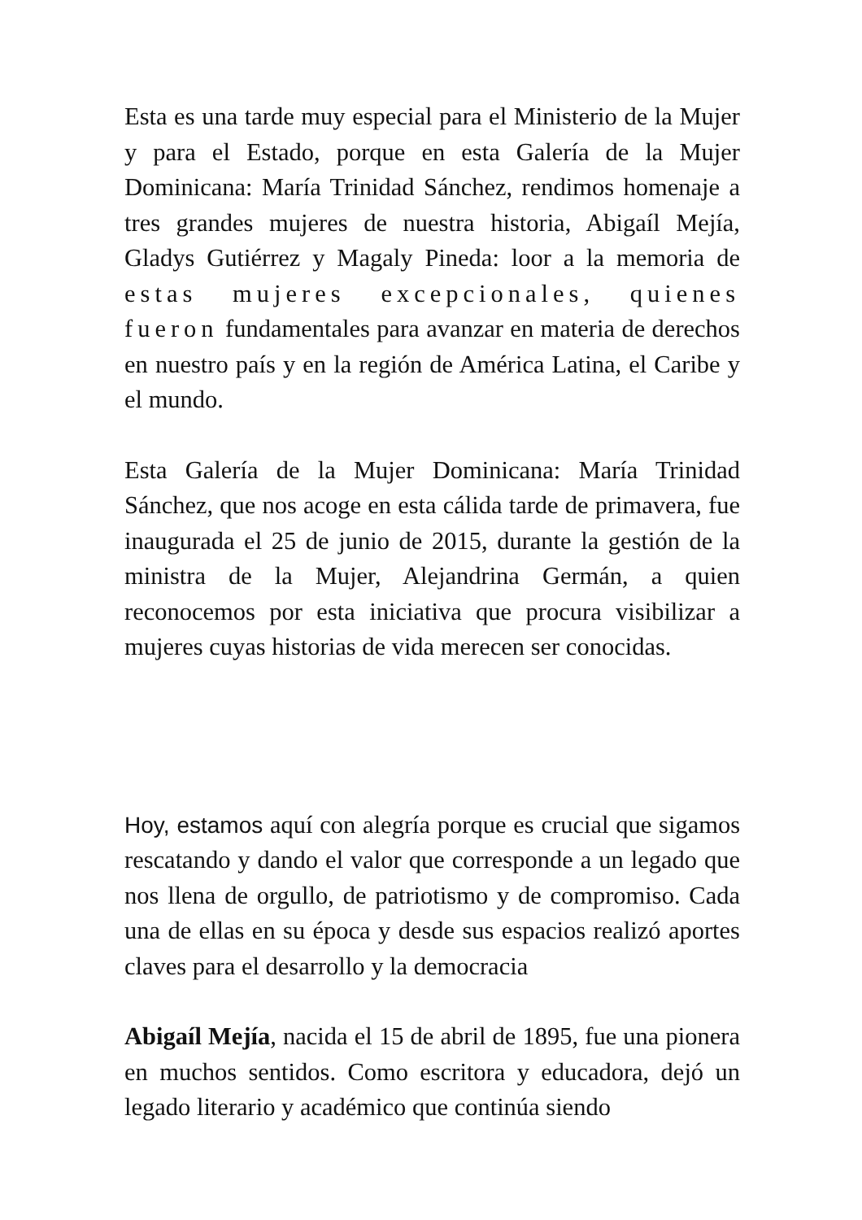Esta es una tarde muy especial para el Ministerio de la Mujer y para el Estado, porque en esta Galería de la Mujer Dominicana: María Trinidad Sánchez, rendimos homenaje a tres grandes mujeres de nuestra historia, Abigaíl Mejía, Gladys Gutiérrez y Magaly Pineda: loor a la memoria de estas mujeres excepcionales, quienes fueron fundamentales para avanzar en materia de derechos en nuestro país y en la región de América Latina, el Caribe y el mundo.
Esta Galería de la Mujer Dominicana: María Trinidad Sánchez, que nos acoge en esta cálida tarde de primavera, fue inaugurada el 25 de junio de 2015, durante la gestión de la ministra de la Mujer, Alejandrina Germán, a quien reconocemos por esta iniciativa que procura visibilizar a mujeres cuyas historias de vida merecen ser conocidas.
Hoy, estamos aquí con alegría porque es crucial que sigamos rescatando y dando el valor que corresponde a un legado que nos llena de orgullo, de patriotismo y de compromiso. Cada una de ellas en su época y desde sus espacios realizó aportes claves para el desarrollo y la democracia
Abigaíl Mejía, nacida el 15 de abril de 1895, fue una pionera en muchos sentidos. Como escritora y educadora, dejó un legado literario y académico que continúa siendo